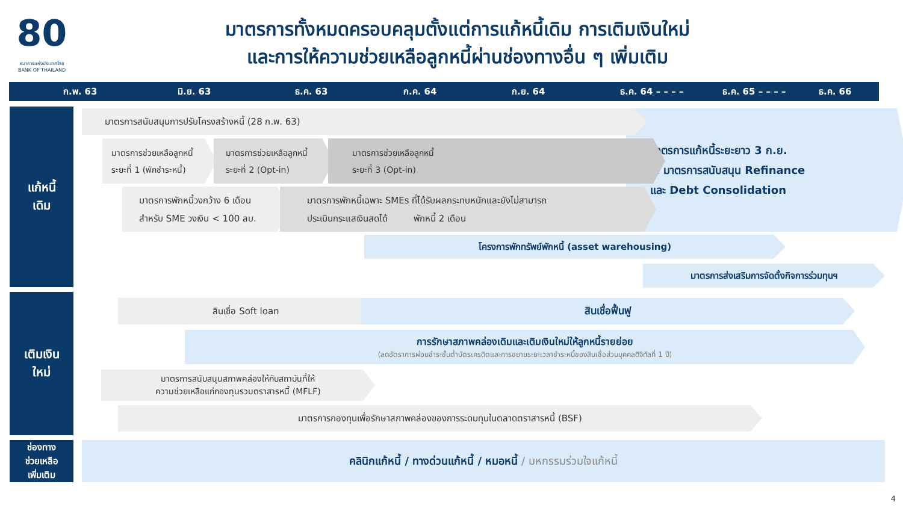80
ธนาคารแห่งประเทศไทย
BANK OF THAILAND
มาตรการทั้งหมดครอบคลุมตั้งแต่การแก้หนี้เดิม การเติมเงินใหม่
และการให้ความช่วยเหลือลูกหนี้ผ่านช่องทางอื่น ๆ เพิ่มเติม
ก.พ. 63 มิ.ย. 63 ธ.ค. 63 ก.ค. 64 ก.ย. 64 ธ.ค. 64 – – – – ธ.ค. 65 – – – – ธ.ค. 66
แก้หนี้
เดิม
เติมเงิน
ใหม่
ช่องทาง
ช่วยเหลือ
เพิ่มเติม
มาตรการแก้หนี้ระยะยาว 3 ก.ย.
& มาตรการสนับสนุน Refinance
และ Debt Consolidation
มาตรการสนับสนุนการปรับโครงสร้างหนี้ (28 ก.พ. 63)
มาตรการช่วยเหลือลูกหนี้
ระยะที่ 1 (พักชำระหนี้)
มาตรการช่วยเหลือลูกหนี้
ระยะที่ 2 (Opt-in)
มาตรการช่วยเหลือลูกหนี้
ระยะที่ 3 (Opt-in)
มาตรการพักหนี้วงกว้าง 6 เดือน
สำหรับ SME วงเงิน < 100 ลบ.
มาตรการพักหนี้เฉพาะ SMEs ที่ได้รับผลกระทบหนักและยังไม่สามารถ
ประเมินกระแสเงินสดได้ พักหนี้ 2 เดือน
โครงการพักทรัพย์พักหนี้ (asset warehousing)
มาตรการส่งเสริมการจัดตั้งกิจการร่วมทุนฯ
สินเชื่อ Soft loan สินเชื่อฟื้นฟู
การรักษาสภาพคล่องเดิมและเติมเงินใหม่ให้ลูกหนี้รายย่อย
(ลดอัตราการผ่อนชำระขั้นต่ำบัตรเครดิตและการขยายระยะเวลาชำระหนี้ของสินเชื่อส่วนบุคคลดิจิทัลที่ 1 ปี)
มาตรการสนับสนุนสภาพคล่องให้กับสถาบันที่ให้
ความช่วยเหลือแก่กองทุนรวมตราสารหนี้ (MFLF)
มาตรการกองทุนเพื่อรักษาสภาพคล่องของการระดมทุนในตลาดตราสารหนี้ (BSF)
คลินิกแก้หนี้ / ทางด่วนแก้หนี้ / หมอหนี้ / มหกรรมร่วมใจแก้หนี้
4